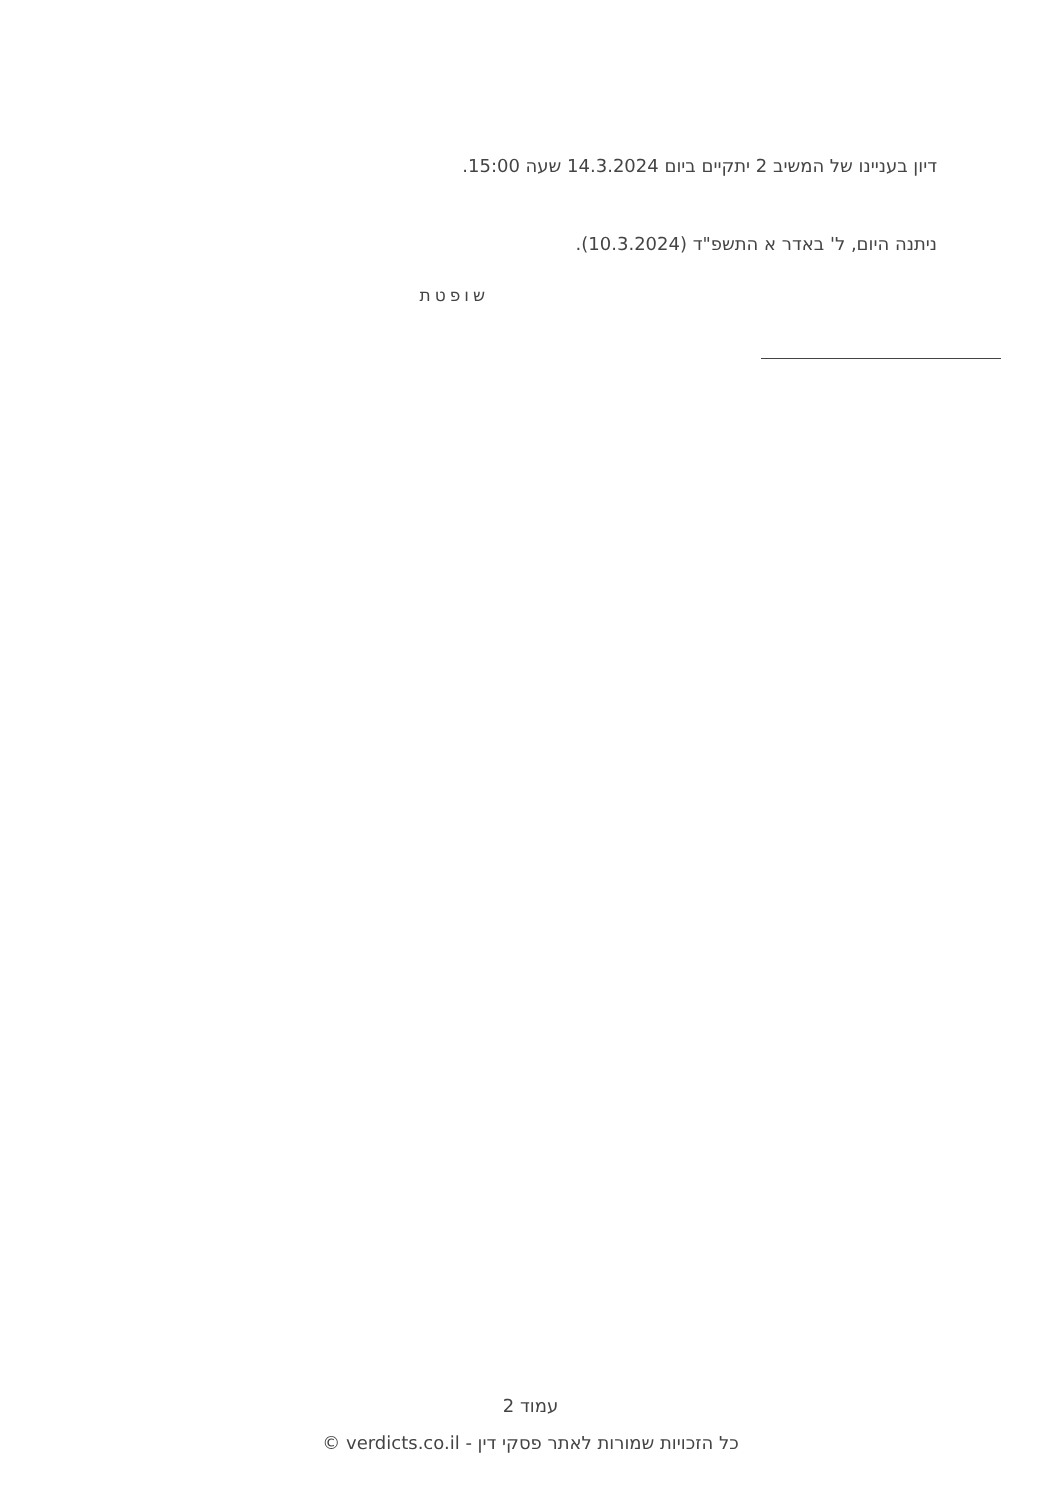דיון בעניינו של המשיב 2 יתקיים ביום 14.3.2024 שעה 15:00.
ניתנה היום, ל' באדר א התשפ"ד (10.3.2024).
שופטת
עמוד 2
כל הזכויות שמורות לאתר פסקי דין - verdicts.co.il ©